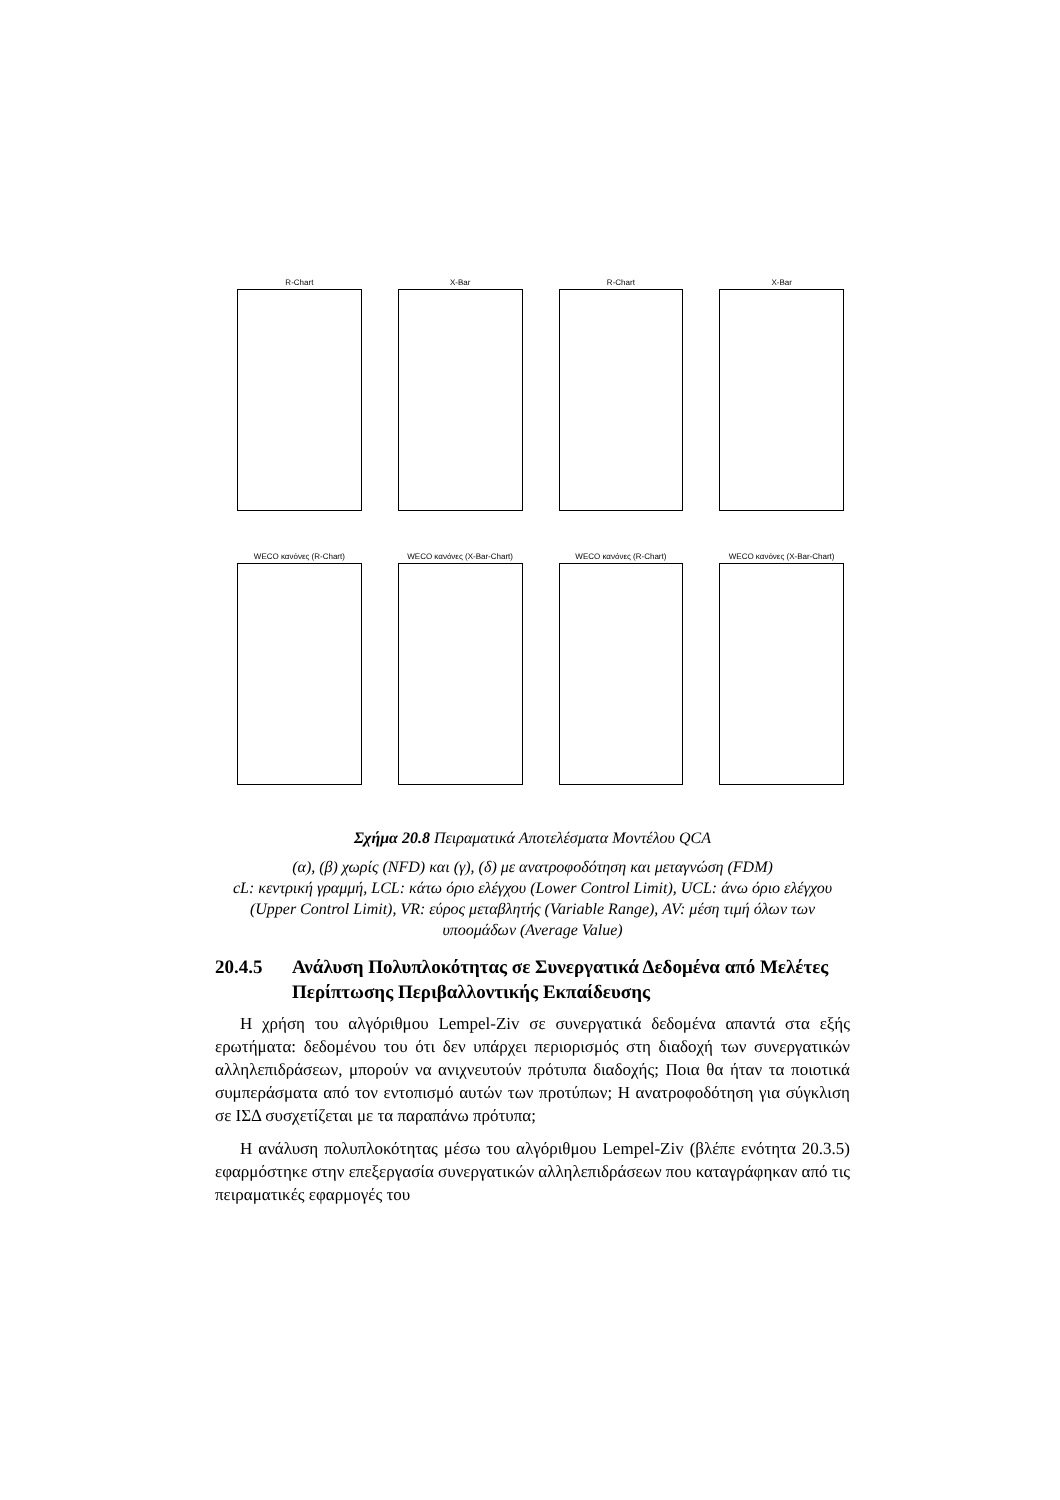R-Chart
X-Bar
R-Chart
X-Bar
WECO κανόνες (R-Chart)
WECO κανόνες (X-Bar-Chart)
WECO κανόνες (R-Chart)
WECO κανόνες (X-Bar-Chart)
Σχήμα 20.8 Πειραματικά Αποτελέσματα Μοντέλου QCA
(α), (β) χωρίς (NFD) και (γ), (δ) με ανατροφοδότηση και μεταγνώση (FDM)
cL: κεντρική γραμμή, LCL: κάτω όριο ελέγχου (Lower Control Limit), UCL: άνω όριο ελέγχου (Upper Control Limit), VR: εύρος μεταβλητής (Variable Range), AV: μέση τιμή όλων των υποομάδων (Average Value)
20.4.5 Ανάλυση Πολυπλοκότητας σε Συνεργατικά Δεδομένα από Μελέτες Περίπτωσης Περιβαλλοντικής Εκπαίδευσης
Η χρήση του αλγόριθμου Lempel-Ziv σε συνεργατικά δεδομένα απαντά στα εξής ερωτήματα: δεδομένου του ότι δεν υπάρχει περιορισμός στη διαδοχή των συνεργατικών αλληλεπιδράσεων, μπορούν να ανιχνευτούν πρότυπα διαδοχής; Ποια θα ήταν τα ποιοτικά συμπεράσματα από τον εντοπισμό αυτών των προτύπων; Η ανατροφοδότηση για σύγκλιση σε ΙΣΔ συσχετίζεται με τα παραπάνω πρότυπα;
Η ανάλυση πολυπλοκότητας μέσω του αλγόριθμου Lempel-Ziv (βλέπε ενότητα 20.3.5) εφαρμόστηκε στην επεξεργασία συνεργατικών αλληλεπιδράσεων που καταγράφηκαν από τις πειραματικές εφαρμογές του